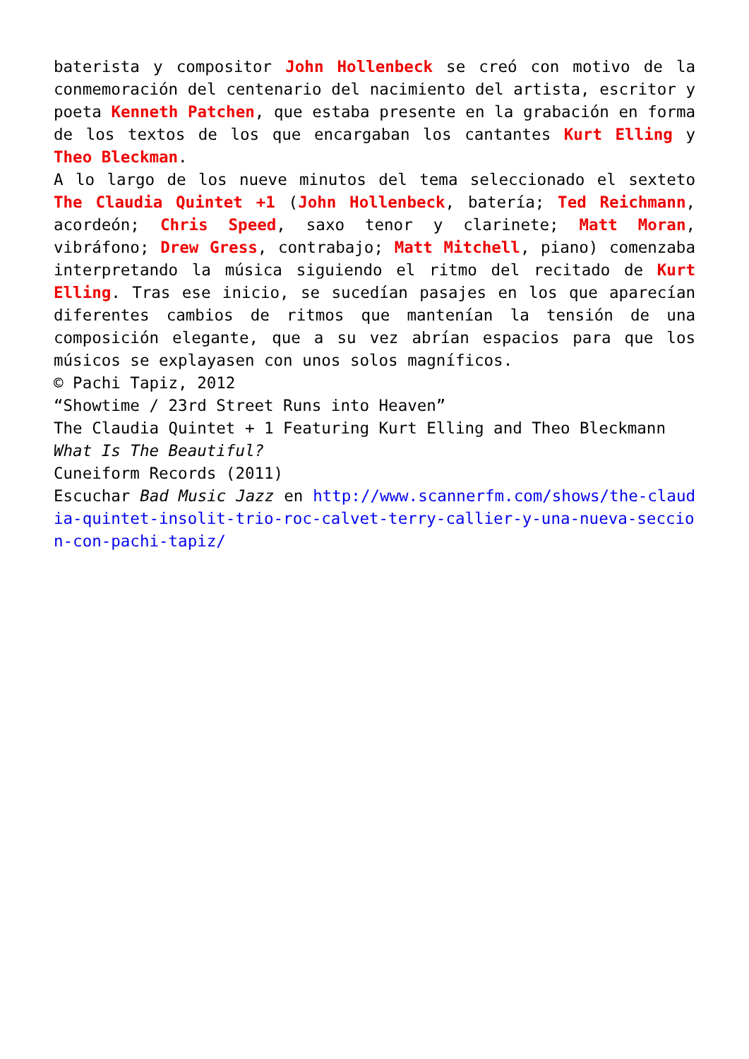baterista y compositor John Hollenbeck se creó con motivo de la conmemoración del centenario del nacimiento del artista, escritor y poeta Kenneth Patchen, que estaba presente en la grabación en forma de los textos de los que encargaban los cantantes Kurt Elling y Theo Bleckman.
A lo largo de los nueve minutos del tema seleccionado el sexteto The Claudia Quintet +1 (John Hollenbeck, batería; Ted Reichmann, acordeón; Chris Speed, saxo tenor y clarinete; Matt Moran, vibráfono; Drew Gress, contrabajo; Matt Mitchell, piano) comenzaba interpretando la música siguiendo el ritmo del recitado de Kurt Elling. Tras ese inicio, se sucedían pasajes en los que aparecían diferentes cambios de ritmos que mantenían la tensión de una composición elegante, que a su vez abrían espacios para que los músicos se explayasen con unos solos magníficos.
© Pachi Tapiz, 2012
“Showtime / 23rd Street Runs into Heaven”
The Claudia Quintet + 1 Featuring Kurt Elling and Theo Bleckmann
What Is The Beautiful?
Cuneiform Records (2011)
Escuchar Bad Music Jazz en http://www.scannerfm.com/shows/the-claudia-quintet-insolit-trio-roc-calvet-terry-callier-y-una-nueva-seccion-con-pachi-tapiz/